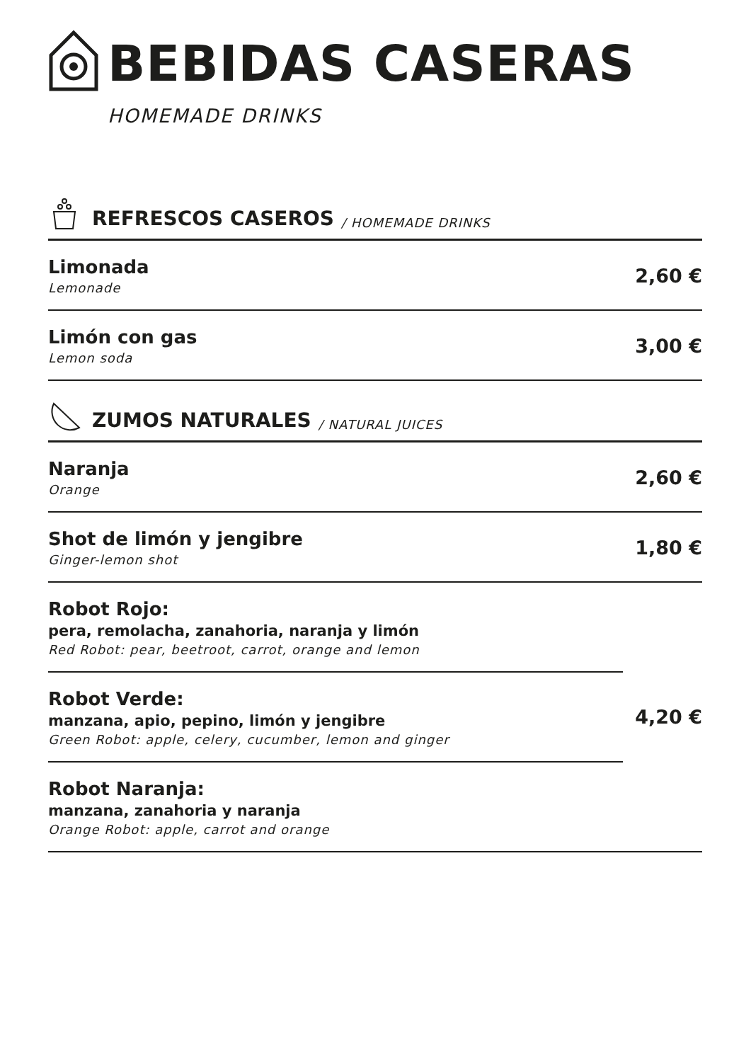BEBIDAS CASERAS
HOMEMADE DRINKS
REFRESCOS CASEROS / HOMEMADE DRINKS
Limonada
Lemonade
2,60 €
Limón con gas
Lemon soda
3,00 €
ZUMOS NATURALES / NATURAL JUICES
Naranja
Orange
2,60 €
Shot de limón y jengibre
Ginger-lemon shot
1,80 €
Robot Rojo:
pera, remolacha, zanahoria, naranja y limón
Red Robot: pear, beetroot, carrot, orange and lemon
Robot Verde:
manzana, apio, pepino, limón y jengibre
Green Robot: apple, celery, cucumber, lemon and ginger
Robot Naranja:
manzana, zanahoria y naranja
Orange Robot: apple, carrot and orange
4,20 €